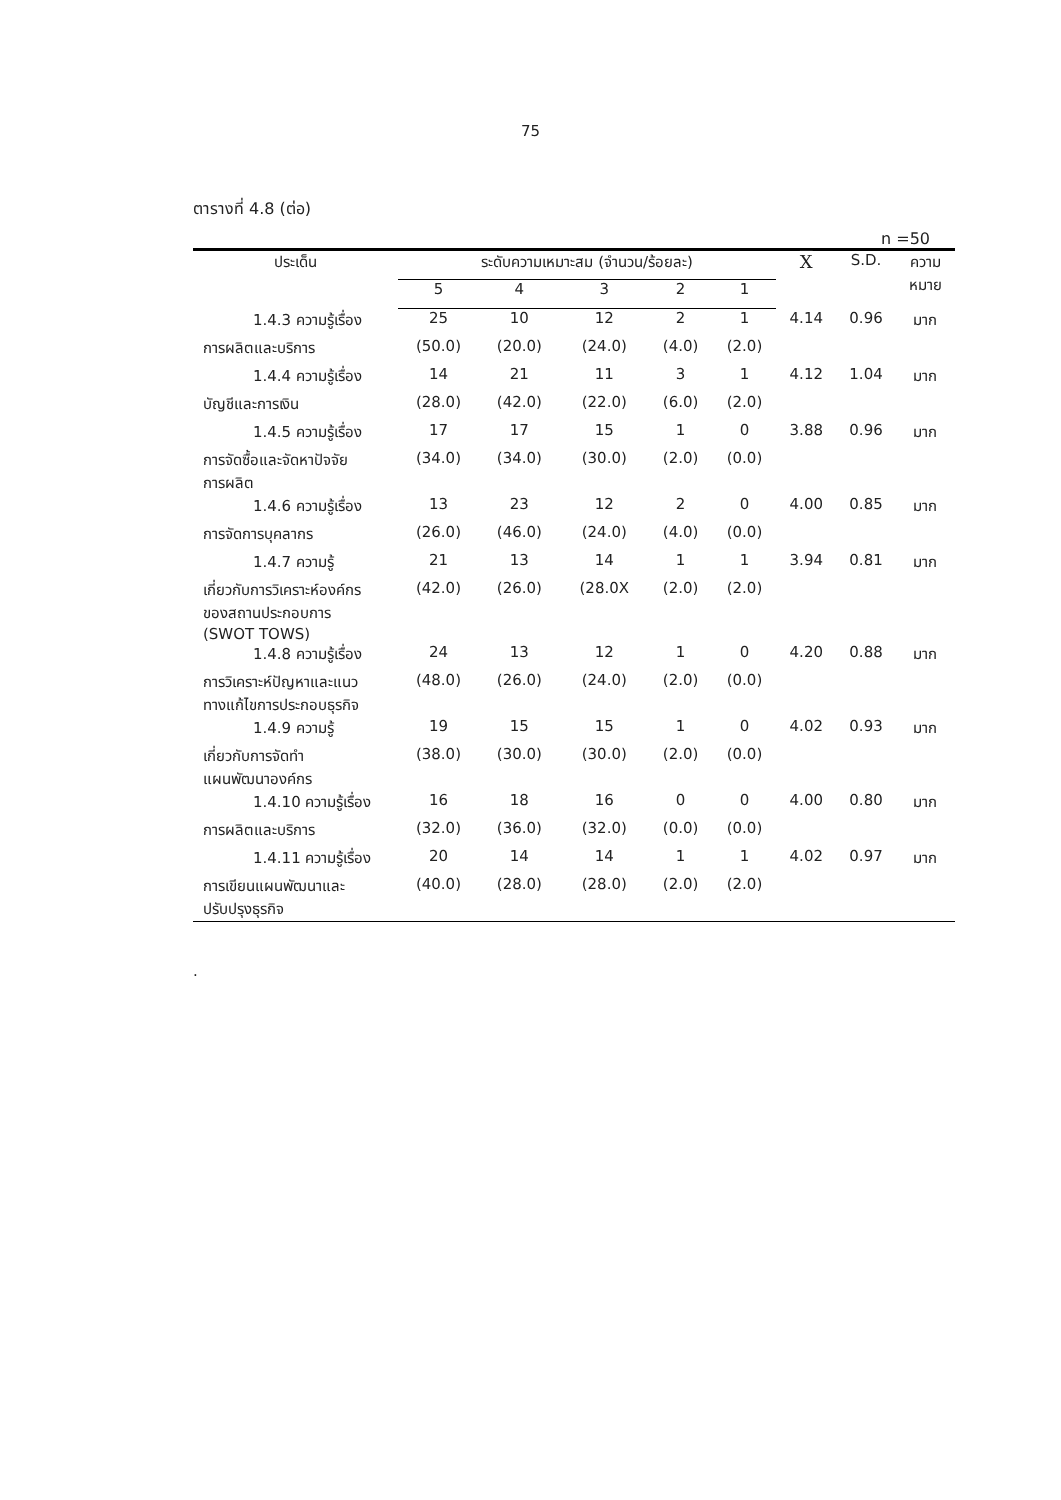75
ตารางที่ 4.8 (ต่อ)
n =50
| ประเด็น | ระดับความเหมาะสม (จำนวน/ร้อยละ) | | | | | X | S.D. | ความ หมาย |
| --- | --- | --- | --- | --- | --- | --- | --- | --- |
| | 5 | 4 | 3 | 2 | 1 | | | |
| 1.4.3 ความรู้เรื่อง | 25 | 10 | 12 | 2 | 1 | 4.14 | 0.96 | มาก |
| การผลิตและบริการ | (50.0) | (20.0) | (24.0) | (4.0) | (2.0) | | | |
| 1.4.4 ความรู้เรื่อง | 14 | 21 | 11 | 3 | 1 | 4.12 | 1.04 | มาก |
| บัญชีและการเงิน | (28.0) | (42.0) | (22.0) | (6.0) | (2.0) | | | |
| 1.4.5 ความรู้เรื่อง | 17 | 17 | 15 | 1 | 0 | 3.88 | 0.96 | มาก |
| การจัดซื้อและจัดหาปัจจัย การผลิต | (34.0) | (34.0) | (30.0) | (2.0) | (0.0) | | | |
| 1.4.6 ความรู้เรื่อง | 13 | 23 | 12 | 2 | 0 | 4.00 | 0.85 | มาก |
| การจัดการบุคลากร | (26.0) | (46.0) | (24.0) | (4.0) | (0.0) | | | |
| 1.4.7 ความรู้ | 21 | 13 | 14 | 1 | 1 | 3.94 | 0.81 | มาก |
| เกี่ยวกับการวิเคราะห์องค์กร ของสถานประกอบการ (SWOT TOWS) | (42.0) | (26.0) | (28.0X | (2.0) | (2.0) | | | |
| 1.4.8 ความรู้เรื่อง | 24 | 13 | 12 | 1 | 0 | 4.20 | 0.88 | มาก |
| การวิเคราะห์ปัญหาและแนว ทางแก้ไขการประกอบธุรกิจ | (48.0) | (26.0) | (24.0) | (2.0) | (0.0) | | | |
| 1.4.9 ความรู้ | 19 | 15 | 15 | 1 | 0 | 4.02 | 0.93 | มาก |
| เกี่ยวกับการจัดทำ แผนพัฒนาองค์กร | (38.0) | (30.0) | (30.0) | (2.0) | (0.0) | | | |
| 1.4.10 ความรู้เรื่อง | 16 | 18 | 16 | 0 | 0 | 4.00 | 0.80 | มาก |
| การผลิตและบริการ | (32.0) | (36.0) | (32.0) | (0.0) | (0.0) | | | |
| 1.4.11 ความรู้เรื่อง | 20 | 14 | 14 | 1 | 1 | 4.02 | 0.97 | มาก |
| การเขียนแผนพัฒนาและ ปรับปรุงธุรกิจ | (40.0) | (28.0) | (28.0) | (2.0) | (2.0) | | | |
.